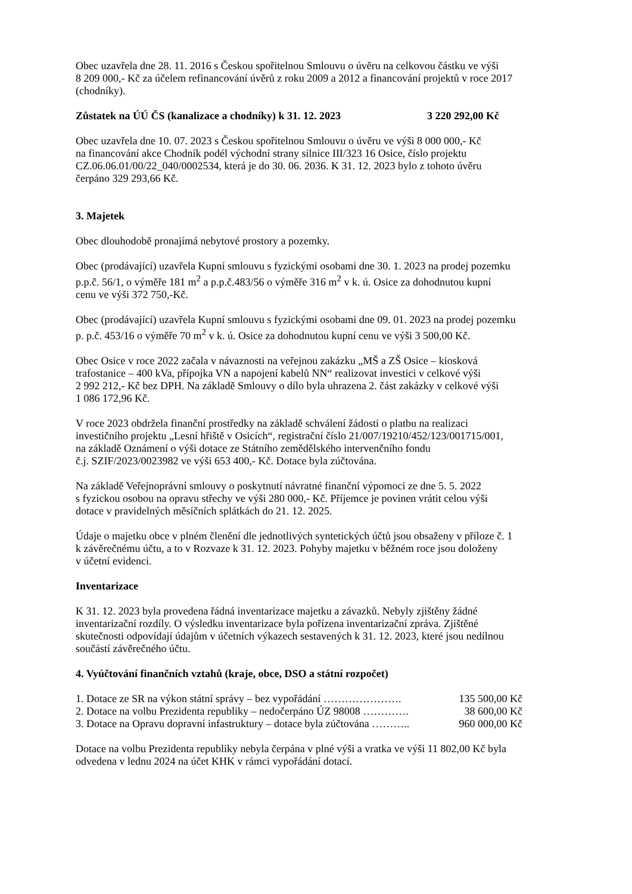Obec uzavřela dne 28. 11. 2016 s Českou spořitelnou Smlouvu o úvěru na celkovou částku ve výši
8 209 000,- Kč za účelem refinancování úvěrů z roku 2009 a 2012 a financování projektů v roce 2017
(chodníky).
Zůstatek na ÚÚ ČS (kanalizace a chodníky) k 31. 12. 2023 3 220 292,00 Kč
Obec uzavřela dne 10. 07. 2023 s Českou spořitelnou Smlouvu o úvěru ve výši 8 000 000,- Kč
na financování akce Chodník podél východní strany silnice III/323 16 Osice, číslo projektu
CZ.06.06.01/00/22_040/0002534, která je do 30. 06. 2036. K 31. 12. 2023 bylo z tohoto úvěru
čerpáno 329 293,66 Kč.
3. Majetek
Obec dlouhodobě pronajímá nebytové prostory a pozemky.
Obec (prodávající) uzavřela Kupní smlouvu s fyzickými osobami dne 30. 1. 2023 na prodej pozemku
p.p.č. 56/1, o výměře 181 m<sup>2</sup> a p.p.č.483/56 o výměře 316 m<sup>2</sup> v k. ú. Osice za dohodnutou kupní
cenu ve výši 372 750,-Kč.
Obec (prodávající) uzavřela Kupní smlouvu s fyzickými osobami dne 09. 01. 2023 na prodej pozemku
p. p.č. 453/16 o výměře 70 m<sup>2</sup> v k. ú. Osice za dohodnutou kupní cenu ve výši 3 500,00 Kč.
Obec Osice v roce 2022 začala v návaznosti na veřejnou zakázku „MŠ a ZŠ Osice – kiosková
trafostanice – 400 kVa, přípojka VN a napojení kabelů NN“ realizovat investici v celkové výši
2 992 212,- Kč bez DPH. Na základě Smlouvy o dílo byla uhrazena 2. část zakázky v celkové výši
1 086 172,96 Kč.
V roce 2023 obdržela finanční prostředky na základě schválení žádosti o platbu na realizaci
investičního projektu „Lesní hřiště v Osicích“, registrační číslo 21/007/19210/452/123/001715/001,
na základě Oznámení o výši dotace ze Státního zemědělského intervenčního fondu
č.j. SZIF/2023/0023982 ve výši 653 400,- Kč. Dotace byla zúčtována.
Na základě Veřejnoprávní smlouvy o poskytnutí návratné finanční výpomoci ze dne 5. 5. 2022
s fyzickou osobou na opravu střechy ve výši 280 000,- Kč. Příjemce je povinen vrátit celou výši
dotace v pravidelných měsíčních splátkách do 21. 12. 2025.
Údaje o majetku obce v plném členění dle jednotlivých syntetických účtů jsou obsaženy v příloze č. 1
k závěrečnému účtu, a to v Rozvaze k 31. 12. 2023. Pohyby majetku v běžném roce jsou doloženy
v účetní evidenci.
Inventarizace
K 31. 12. 2023 byla provedena řádná inventarizace majetku a závazků. Nebyly zjištěny žádné
inventarizační rozdíly. O výsledku inventarizace byla pořízena inventarizační zpráva. Zjištěné
skutečnosti odpovídají údajům v účetních výkazech sestavených k 31. 12. 2023, které jsou nedílnou
součástí závěrečného účtu.
4. Vyúčtování finančních vztahů (kraje, obce, DSO a státní rozpočet)
1. Dotace ze SR na výkon státní správy – bez vypořádání …………………. 135 500,00 Kč
2. Dotace na volbu Prezidenta republiky – nedočerpáno ÚZ 98008 …………. 38 600,00 Kč
3. Dotace na Opravu dopravní infastruktury – dotace byla zúčtována ……….. 960 000,00 Kč
Dotace na volbu Prezidenta republiky nebyla čerpána v plné výši a vratka ve výši 11 802,00 Kč byla
odvedena v lednu 2024 na účet KHK v rámci vypořádání dotací.